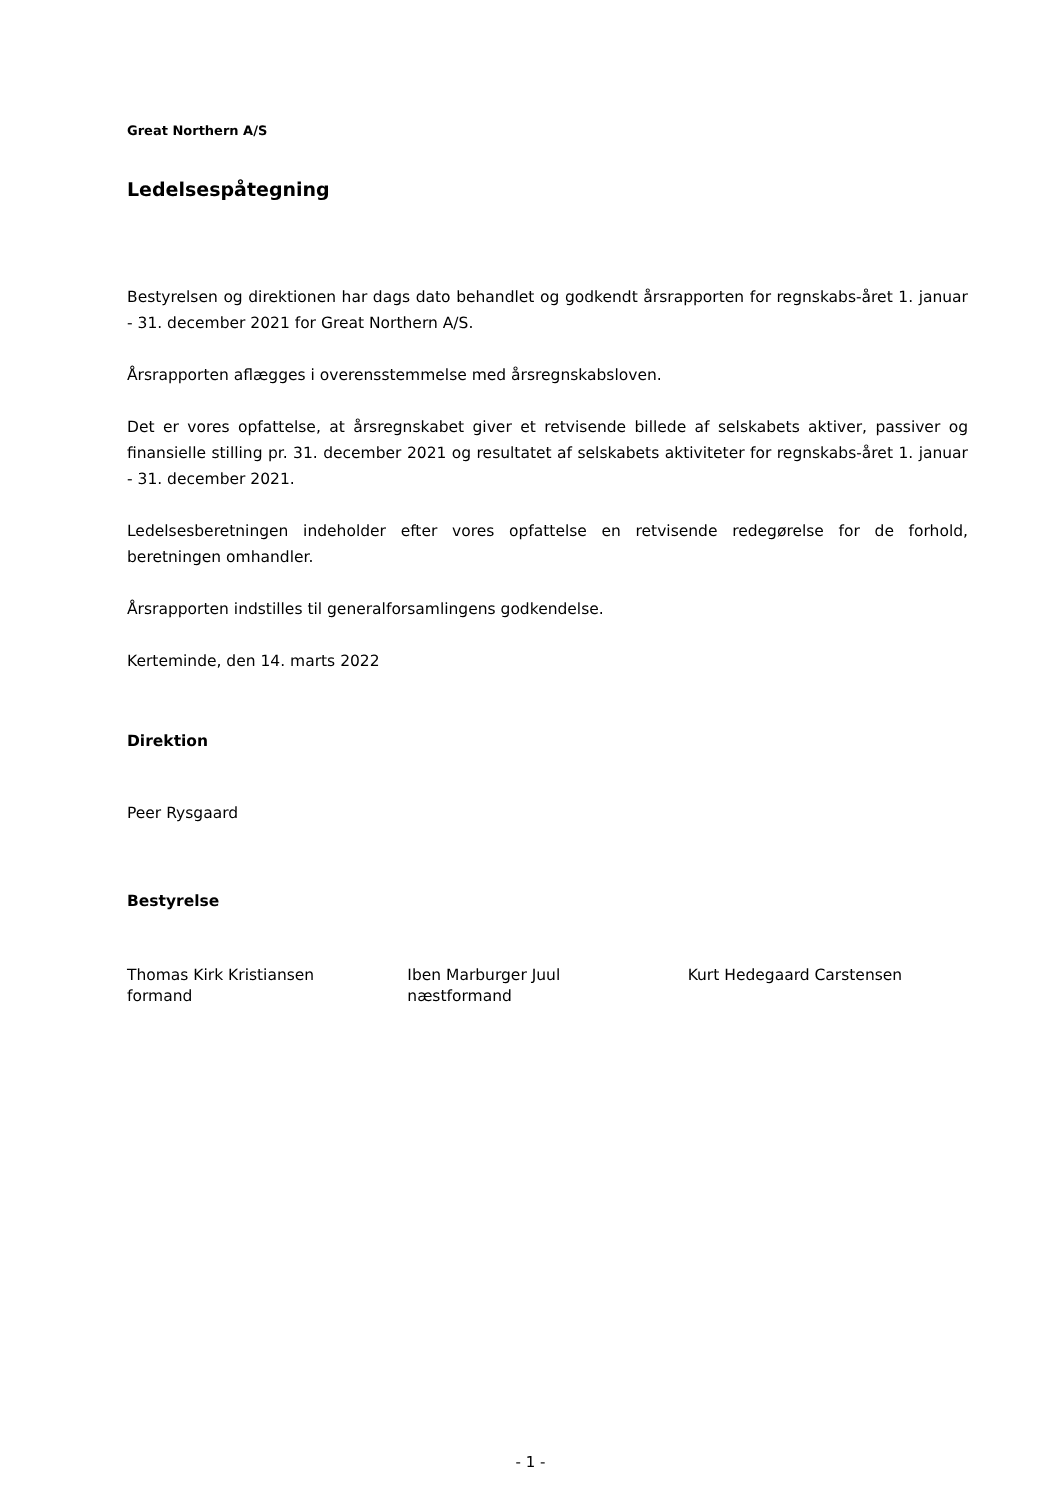Great Northern A/S
Ledelsespåtegning
Bestyrelsen og direktionen har dags dato behandlet og godkendt årsrapporten for regnskabs-året 1. januar - 31. december 2021 for Great Northern A/S.
Årsrapporten aflægges i overensstemmelse med årsregnskabsloven.
Det er vores opfattelse, at årsregnskabet giver et retvisende billede af selskabets aktiver, passiver og finansielle stilling pr. 31. december 2021 og resultatet af selskabets aktiviteter for regnskabs-året 1. januar - 31. december 2021.
Ledelsesberetningen indeholder efter vores opfattelse en retvisende redegørelse for de forhold, beretningen omhandler.
Årsrapporten indstilles til generalforsamlingens godkendelse.
Kerteminde, den 14. marts 2022
Direktion
Peer Rysgaard
Bestyrelse
Thomas Kirk Kristiansen
formand
Iben Marburger Juul
næstformand
Kurt Hedegaard Carstensen
- 1 -